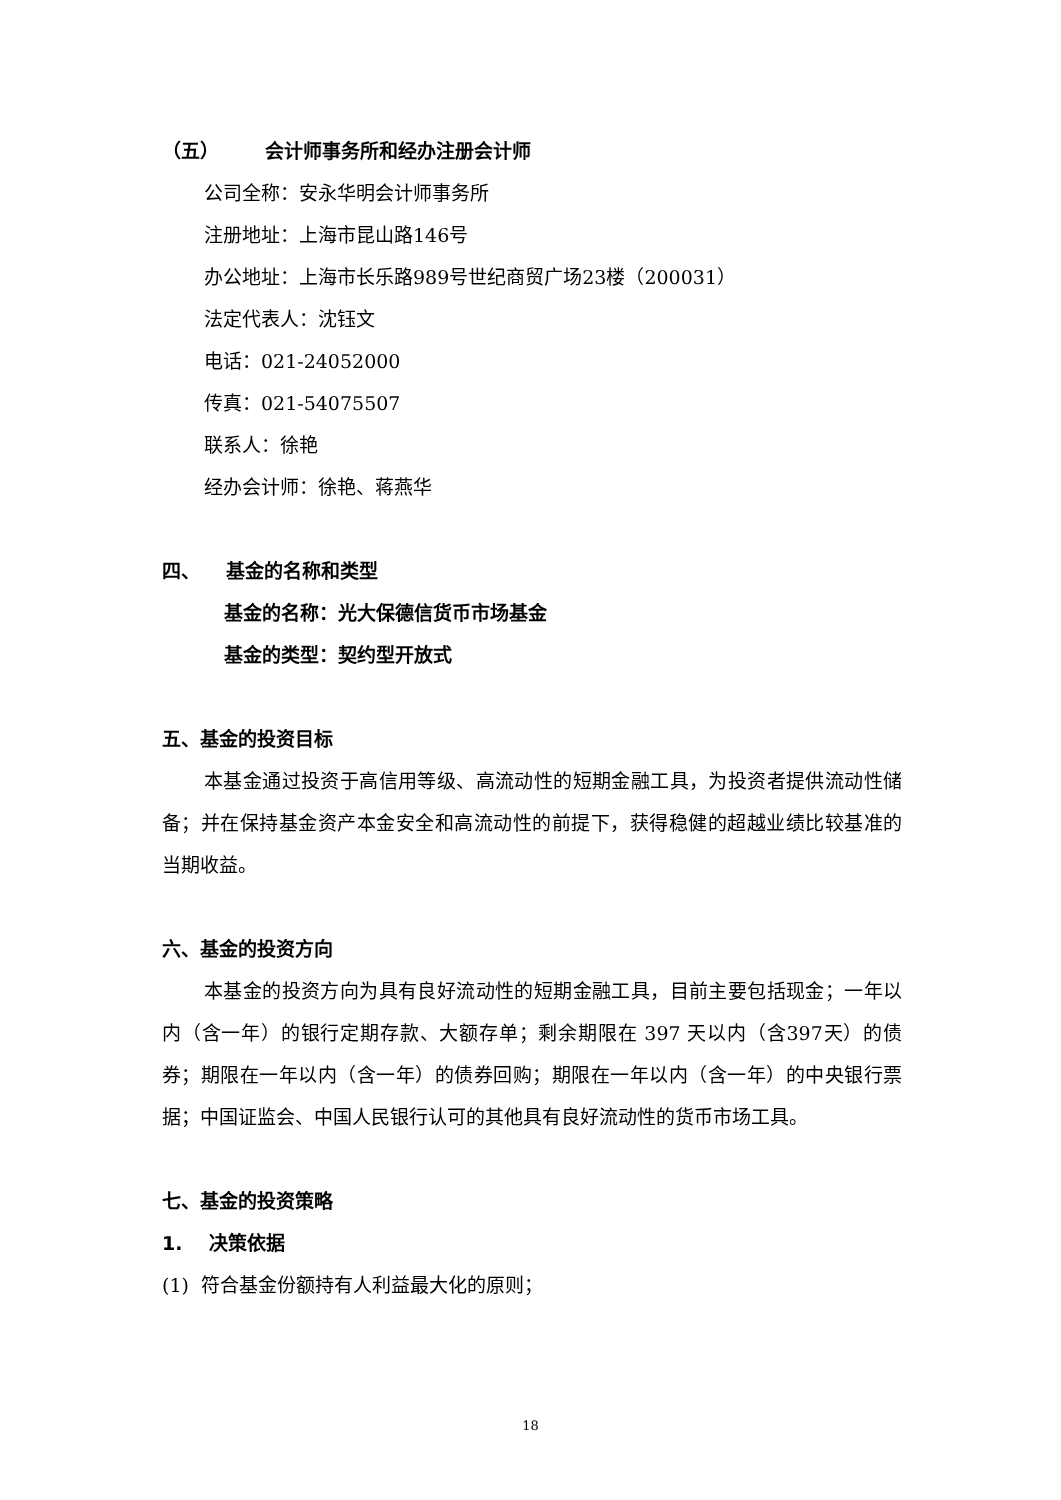（五） 会计师事务所和经办注册会计师
公司全称：安永华明会计师事务所
注册地址：上海市昆山路146号
办公地址：上海市长乐路989号世纪商贸广场23楼（200031）
法定代表人：沈钰文
电话：021-24052000
传真：021-54075507
联系人：徐艳
经办会计师：徐艳、蒋燕华
四、 基金的名称和类型
基金的名称：光大保德信货币市场基金
基金的类型：契约型开放式
五、基金的投资目标
本基金通过投资于高信用等级、高流动性的短期金融工具，为投资者提供流动性储备；并在保持基金资产本金安全和高流动性的前提下，获得稳健的超越业绩比较基准的当期收益。
六、基金的投资方向
本基金的投资方向为具有良好流动性的短期金融工具，目前主要包括现金；一年以内（含一年）的银行定期存款、大额存单；剩余期限在 397 天以内（含397天）的债券；期限在一年以内（含一年）的债券回购；期限在一年以内（含一年）的中央银行票据；中国证监会、中国人民银行认可的其他具有良好流动性的货币市场工具。
七、基金的投资策略
1. 决策依据
(1) 符合基金份额持有人利益最大化的原则；
18